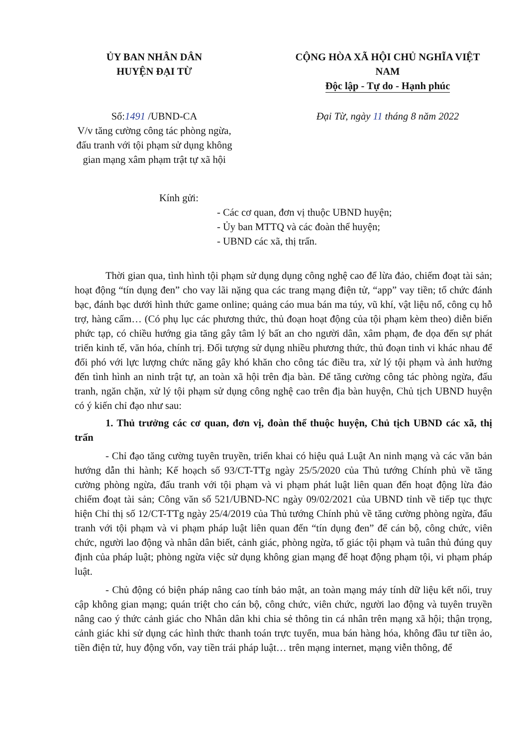ỦY BAN NHÂN DÂN
HUYỆN ĐẠI TỪ
CỘNG HÒA XÃ HỘI CHỦ NGHĨA VIỆT NAM
Độc lập - Tự do - Hạnh phúc
Số:1491 /UBND-CA
V/v tăng cường công tác phòng ngừa, đấu tranh với tội phạm sử dụng không gian mạng xâm phạm trật tự xã hội
Đại Từ, ngày 11 tháng 8 năm 2022
Kính gửi:
- Các cơ quan, đơn vị thuộc UBND huyện;
- Ủy ban MTTQ và các đoàn thể huyện;
- UBND các xã, thị trấn.
Thời gian qua, tình hình tội phạm sử dụng dụng công nghệ cao để lừa đảo, chiếm đoạt tài sản; hoạt động “tín dụng đen” cho vay lãi nặng qua các trang mạng điện tử, “app” vay tiền; tổ chức đánh bạc, đánh bạc dưới hình thức game online; quảng cáo mua bán ma túy, vũ khí, vật liệu nổ, công cụ hỗ trợ, hàng cấm… (Có phụ lục các phương thức, thủ đoạn hoạt động của tội phạm kèm theo) diễn biến phức tạp, có chiều hướng gia tăng gây tâm lý bất an cho người dân, xâm phạm, đe dọa đến sự phát triển kinh tế, văn hóa, chính trị. Đối tượng sử dụng nhiều phương thức, thủ đoạn tinh vi khác nhau để đối phó với lực lượng chức năng gây khó khăn cho công tác điều tra, xử lý tội phạm và ảnh hưởng đến tình hình an ninh trật tự, an toàn xã hội trên địa bàn. Để tăng cường công tác phòng ngừa, đấu tranh, ngăn chặn, xử lý tội phạm sử dụng công nghệ cao trên địa bàn huyện, Chủ tịch UBND huyện có ý kiến chỉ đạo như sau:
1. Thủ trưởng các cơ quan, đơn vị, đoàn thể thuộc huyện, Chủ tịch UBND các xã, thị trấn
- Chỉ đạo tăng cường tuyên truyền, triển khai có hiệu quả Luật An ninh mạng và các văn bản hướng dẫn thi hành; Kế hoạch số 93/CT-TTg ngày 25/5/2020 của Thủ tướng Chính phủ về tăng cường phòng ngừa, đấu tranh với tội phạm và vi phạm phát luật liên quan đến hoạt động lừa đảo chiếm đoạt tài sản; Công văn số 521/UBND-NC ngày 09/02/2021 của UBND tỉnh về tiếp tục thực hiện Chỉ thị số 12/CT-TTg ngày 25/4/2019 của Thủ tướng Chính phủ về tăng cường phòng ngừa, đấu tranh với tội phạm và vi phạm pháp luật liên quan đến “tín dụng đen” để cán bộ, công chức, viên chức, người lao động và nhân dân biết, cảnh giác, phòng ngừa, tố giác tội phạm và tuân thủ đúng quy định của pháp luật; phòng ngừa việc sử dụng không gian mạng để hoạt động phạm tội, vi phạm pháp luật.
- Chủ động có biện pháp nâng cao tính bảo mật, an toàn mạng máy tính dữ liệu kết nối, truy cập không gian mạng; quán triệt cho cán bộ, công chức, viên chức, người lao động và tuyên truyền nâng cao ý thức cảnh giác cho Nhân dân khi chia sẻ thông tin cá nhân trên mạng xã hội; thận trọng, cảnh giác khi sử dụng các hình thức thanh toán trực tuyến, mua bán hàng hóa, không đầu tư tiền ảo, tiền điện tử, huy động vốn, vay tiền trái pháp luật… trên mạng internet, mạng viễn thông, để